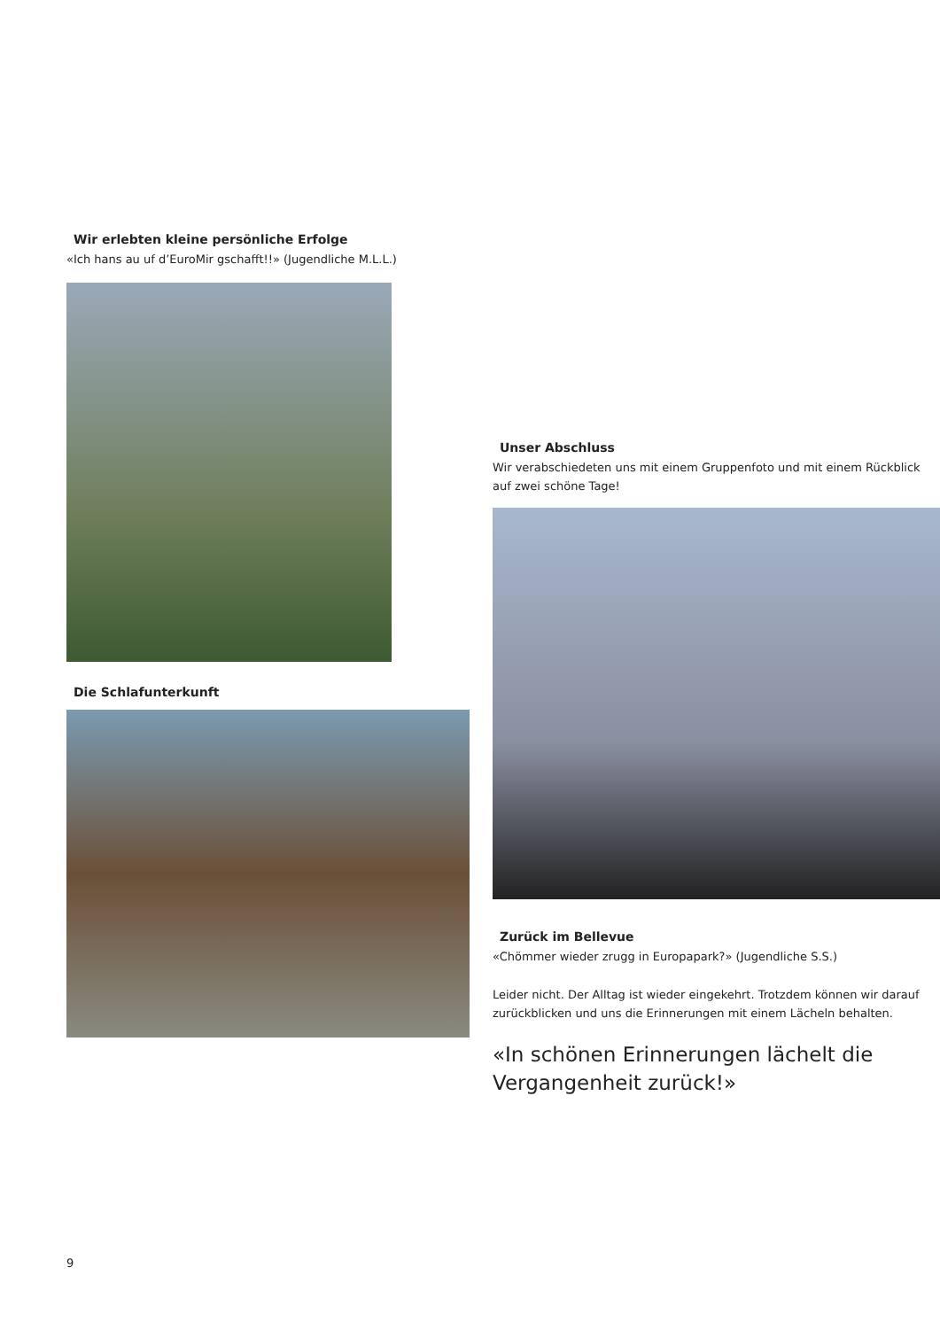Wir erlebten kleine persönliche Erfolge
«Ich hans au uf d’EuroMir gschafft!!» (Jugendliche M.L.L.)
Die Schlafunterkunft
Unser Abschluss
Wir verabschiedeten uns mit einem Gruppenfoto und mit einem Rückblick auf zwei schöne Tage!
Zurück im Bellevue
«Chömmer wieder zrugg in Europapark?» (Jugendliche S.S.)
Leider nicht. Der Alltag ist wieder eingekehrt. Trotzdem können wir darauf zurückblicken und uns die Erinnerungen mit einem Lächeln behalten.
«In schönen Erinnerungen lächelt die Vergangenheit zurück!»
9